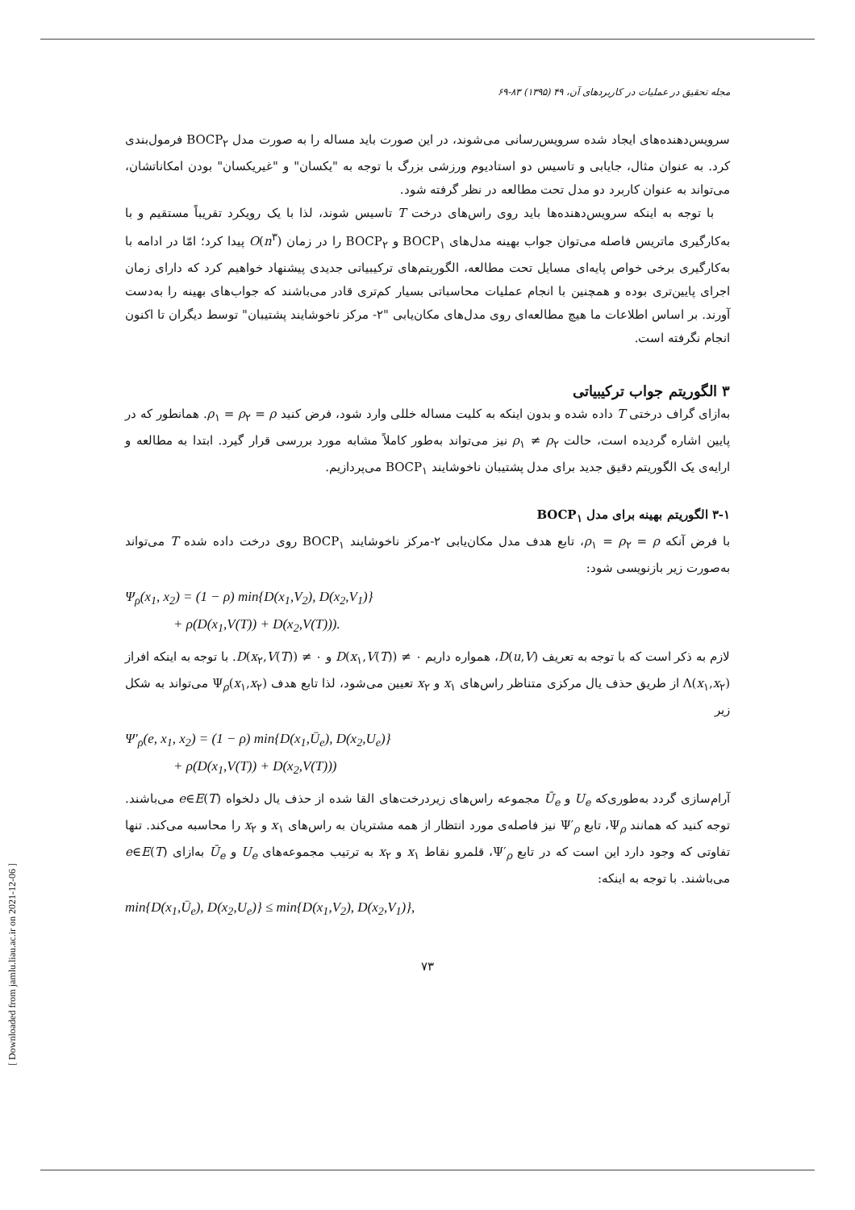مجله تحقیق در عملیات در کاربردهای آن، ۴۹ (۱۳۹۵) ۸۳-۶۹
سرویس‌دهنده‌های ایجاد شده سرویس‌رسانی می‌شوند، در این صورت باید مساله را به صورت مدل BOCP<sub>۲</sub> فرمول‌بندی کرد. به عنوان مثال، جایابی و تاسیس دو استادیوم ورزشی بزرگ با توجه به "یکسان" و "غیریکسان" بودن امکاناتشان، می‌تواند به عنوان کاربرد دو مدل تحت مطالعه در نظر گرفته شود.
با توجه به اینکه سرویس‌دهنده‌ها باید روی راس‌های درخت T تاسیس شوند، لذا با یک رویکرد تقریباً مستقیم و با به‌کارگیری ماتریس فاصله می‌توان جواب بهینه مدل‌های BOCP<sub>۱</sub> و BOCP<sub>۲</sub> را در زمان O(n<sup>۳</sup>) پیدا کرد؛ امّا در ادامه با به‌کارگیری برخی خواص پایه‌ای مسایل تحت مطالعه، الگوریتم‌های ترکیبیاتی جدیدی پیشنهاد خواهیم کرد که دارای زمان اجرای پایین‌تری بوده و همچنین با انجام عملیات محاسباتی بسیار کم‌تری قادر می‌باشند که جواب‌های بهینه را به‌دست آورند. بر اساس اطلاعات ما هیچ مطالعه‌ای روی مدل‌های مکان‌یابی "۲- مرکز ناخوشایند پشتیبان" توسط دیگران تا اکنون انجام نگرفته است.
۳ الگوریتم جواب ترکیبیاتی
به‌ازای گراف درختی T داده شده و بدون اینکه به کلیت مساله خللی وارد شود، فرض کنید ρ<sub>۱</sub> = ρ<sub>۲</sub> = ρ. همانطور که در پایین اشاره گردیده است، حالت ρ<sub>۱</sub> ≠ ρ<sub>۲</sub> نیز می‌تواند به‌طور کاملاً مشابه مورد بررسی قرار گیرد. ابتدا به مطالعه و ارایه‌ی یک الگوریتم دقیق جدید برای مدل پشتیبان ناخوشایند BOCP<sub>۱</sub> می‌پردازیم.
۳-۱ الگوریتم بهینه برای مدل BOCP<sub>۱</sub>
با فرض آنکه ρ<sub>۱</sub> = ρ<sub>۲</sub> = ρ، تابع هدف مدل مکان‌یابی ۲-مرکز ناخوشایند BOCP<sub>۱</sub> روی درخت داده شده T می‌تواند به‌صورت زیر بازنویسی شود:
Ψ<sub>ρ</sub>(x<sub>1</sub>, x<sub>2</sub>) = (1 − ρ) min{D(x<sub>1</sub>,V<sub>2</sub>), D(x<sub>2</sub>,V<sub>1</sub>)}
+ ρ(D(x<sub>1</sub>,V(T)) + D(x<sub>2</sub>,V(T))).
لازم به ذکر است که با توجه به تعریف D(u,V)، همواره داریم D(x<sub>۱</sub>,V(T)) ≠ ۰ و D(x<sub>۲</sub>,V(T)) ≠ ۰. با توجه به اینکه افراز Λ(x<sub>۱</sub>,x<sub>۲</sub>) از طریق حذف یال مرکزی متناظر راس‌های x<sub>۱</sub> و x<sub>۲</sub> تعیین می‌شود، لذا تابع هدف Ψ<sub>ρ</sub>(x<sub>۱</sub>,x<sub>۲</sub>) می‌تواند به شکل زیر
Ψ′<sub>ρ</sub>(e, x<sub>1</sub>, x<sub>2</sub>) = (1 − ρ) min{D(x<sub>1</sub>,Ū<sub>e</sub>), D(x<sub>2</sub>,U<sub>e</sub>)}
+ ρ(D(x<sub>1</sub>,V(T)) + D(x<sub>2</sub>,V(T)))
آرام‌سازی گردد به‌طوری‌که U<sub>e</sub> و Ū<sub>e</sub> مجموعه راس‌های زیردرخت‌های القا شده از حذف یال دلخواه e∈E(T) می‌باشند. توجه کنید که همانند Ψ<sub>ρ</sub>، تابع Ψ′<sub>ρ</sub> نیز فاصله‌ی مورد انتظار از همه مشتریان به راس‌های x<sub>۱</sub> و x<sub>۲</sub> را محاسبه می‌کند. تنها تفاوتی که وجود دارد این است که در تابع Ψ′<sub>ρ</sub>، قلمرو نقاط x<sub>۱</sub> و x<sub>۲</sub> به ترتیب مجموعه‌های U<sub>e</sub> و Ū<sub>e</sub> به‌ازای e∈E(T) می‌باشند. با توجه به اینکه:
min{D(x<sub>1</sub>,Ū<sub>e</sub>), D(x<sub>2</sub>,U<sub>e</sub>)} ≤ min{D(x<sub>1</sub>,V<sub>2</sub>), D(x<sub>2</sub>,V<sub>1</sub>)},
۷۳
[ Downloaded from jamlu.liau.ac.ir on 2021-12-06 ]